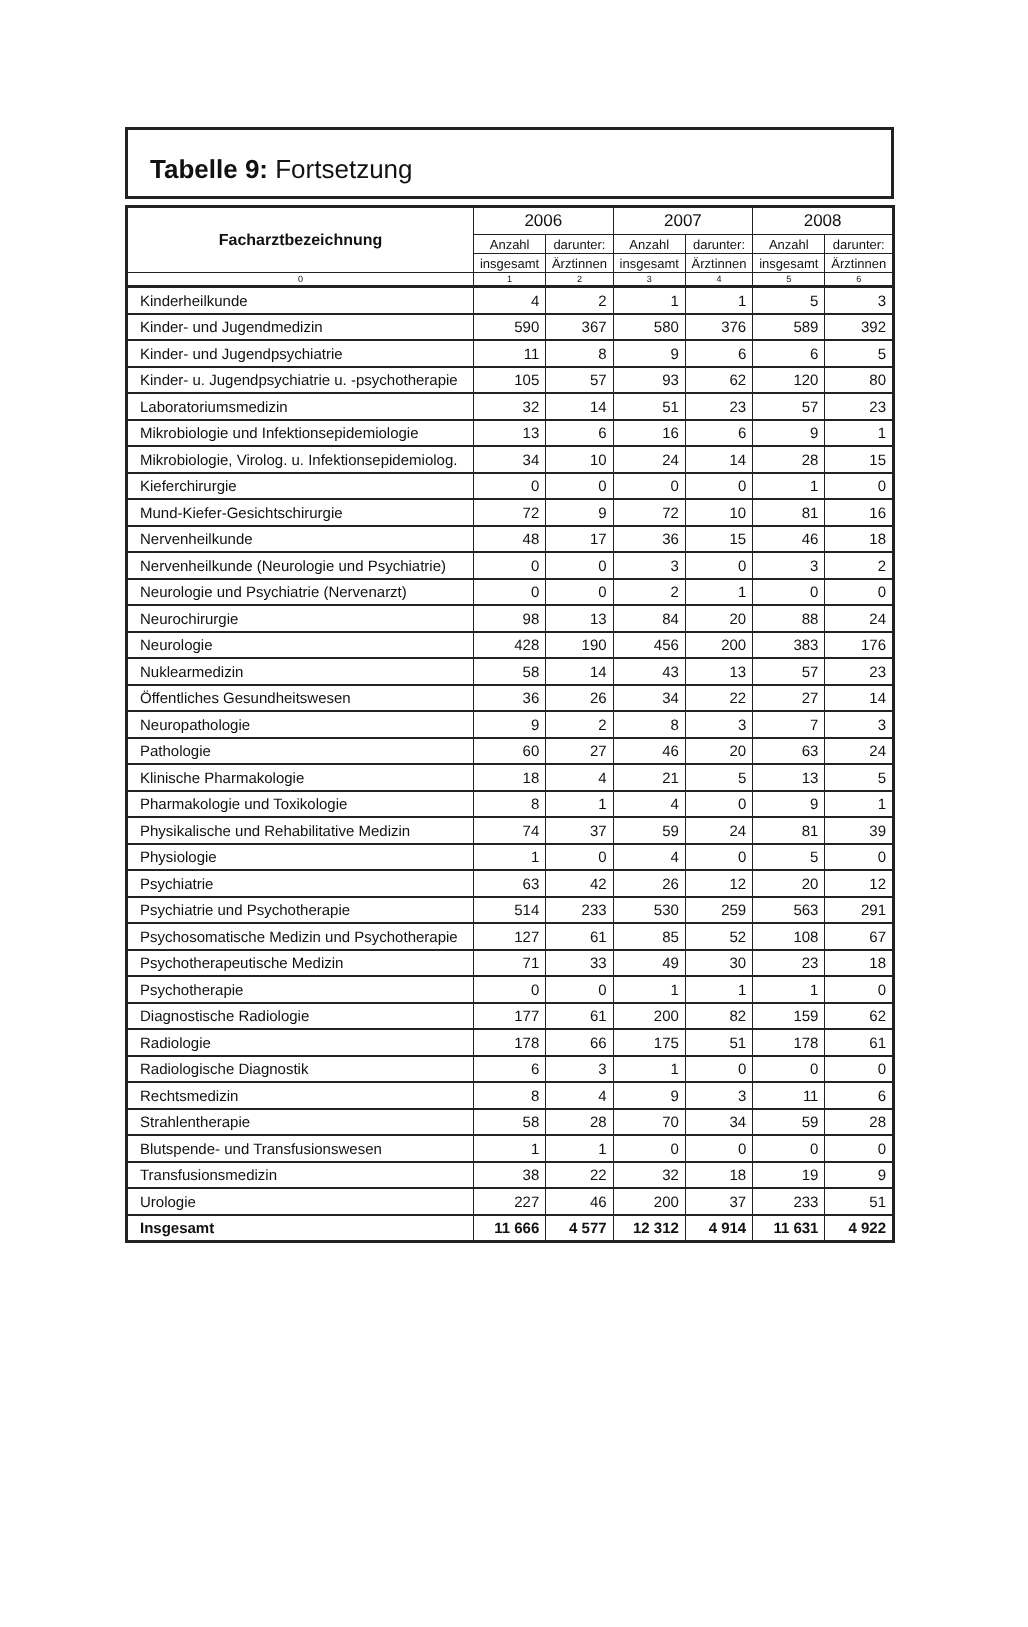Tabelle 9: Fortsetzung
| Facharztbezeichnung | 2006 | | 2007 | | 2008 | |
| --- | --- | --- | --- | --- | --- | --- |
| | Anzahl | darunter: | Anzahl | darunter: | Anzahl | darunter: |
| | insgesamt | Ärztinnen | insgesamt | Ärztinnen | insgesamt | Ärztinnen |
| 0 | 1 | 2 | 3 | 4 | 5 | 6 |
| Kinderheilkunde | 4 | 2 | 1 | 1 | 5 | 3 |
| Kinder- und Jugendmedizin | 590 | 367 | 580 | 376 | 589 | 392 |
| Kinder- und Jugendpsychiatrie | 11 | 8 | 9 | 6 | 6 | 5 |
| Kinder- u. Jugendpsychiatrie u. -psychotherapie | 105 | 57 | 93 | 62 | 120 | 80 |
| Laboratoriumsmedizin | 32 | 14 | 51 | 23 | 57 | 23 |
| Mikrobiologie und Infektionsepidemiologie | 13 | 6 | 16 | 6 | 9 | 1 |
| Mikrobiologie, Virolog. u. Infektionsepidemiolog. | 34 | 10 | 24 | 14 | 28 | 15 |
| Kieferchirurgie | 0 | 0 | 0 | 0 | 1 | 0 |
| Mund-Kiefer-Gesichtschirurgie | 72 | 9 | 72 | 10 | 81 | 16 |
| Nervenheilkunde | 48 | 17 | 36 | 15 | 46 | 18 |
| Nervenheilkunde (Neurologie und Psychiatrie) | 0 | 0 | 3 | 0 | 3 | 2 |
| Neurologie und Psychiatrie (Nervenarzt) | 0 | 0 | 2 | 1 | 0 | 0 |
| Neurochirurgie | 98 | 13 | 84 | 20 | 88 | 24 |
| Neurologie | 428 | 190 | 456 | 200 | 383 | 176 |
| Nuklearmedizin | 58 | 14 | 43 | 13 | 57 | 23 |
| Öffentliches Gesundheitswesen | 36 | 26 | 34 | 22 | 27 | 14 |
| Neuropathologie | 9 | 2 | 8 | 3 | 7 | 3 |
| Pathologie | 60 | 27 | 46 | 20 | 63 | 24 |
| Klinische Pharmakologie | 18 | 4 | 21 | 5 | 13 | 5 |
| Pharmakologie und Toxikologie | 8 | 1 | 4 | 0 | 9 | 1 |
| Physikalische und Rehabilitative Medizin | 74 | 37 | 59 | 24 | 81 | 39 |
| Physiologie | 1 | 0 | 4 | 0 | 5 | 0 |
| Psychiatrie | 63 | 42 | 26 | 12 | 20 | 12 |
| Psychiatrie und Psychotherapie | 514 | 233 | 530 | 259 | 563 | 291 |
| Psychosomatische Medizin und Psychotherapie | 127 | 61 | 85 | 52 | 108 | 67 |
| Psychotherapeutische Medizin | 71 | 33 | 49 | 30 | 23 | 18 |
| Psychotherapie | 0 | 0 | 1 | 1 | 1 | 0 |
| Diagnostische Radiologie | 177 | 61 | 200 | 82 | 159 | 62 |
| Radiologie | 178 | 66 | 175 | 51 | 178 | 61 |
| Radiologische Diagnostik | 6 | 3 | 1 | 0 | 0 | 0 |
| Rechtsmedizin | 8 | 4 | 9 | 3 | 11 | 6 |
| Strahlentherapie | 58 | 28 | 70 | 34 | 59 | 28 |
| Blutspende- und Transfusionswesen | 1 | 1 | 0 | 0 | 0 | 0 |
| Transfusionsmedizin | 38 | 22 | 32 | 18 | 19 | 9 |
| Urologie | 227 | 46 | 200 | 37 | 233 | 51 |
| Insgesamt | 11 666 | 4 577 | 12 312 | 4 914 | 11 631 | 4 922 |